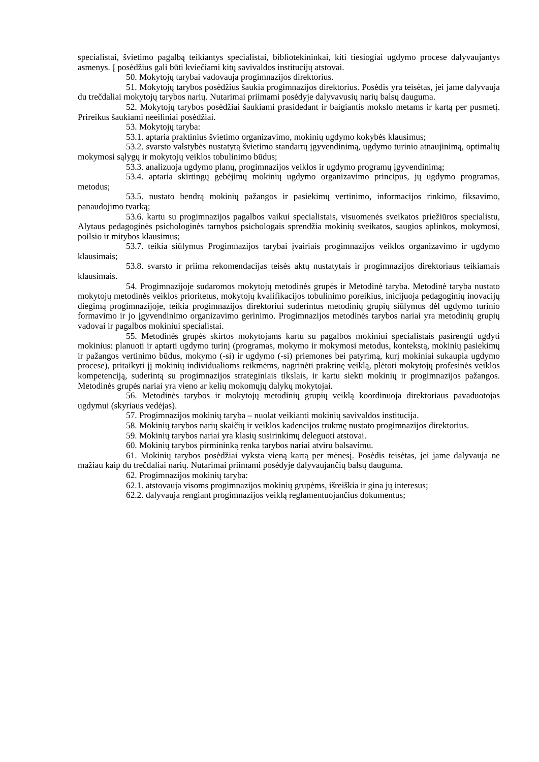specialistai, švietimo pagalbą teikiantys specialistai, bibliotekininkai, kiti tiesiogiai ugdymo procese dalyvaujantys asmenys. Į posėdžius gali būti kviečiami kitų savivaldos institucijų atstovai.
50. Mokytojų tarybai vadovauja progimnazijos direktorius.
51. Mokytojų tarybos posėdžius šaukia progimnazijos direktorius. Posėdis yra teisėtas, jei jame dalyvauja du trečdaliai mokytojų tarybos narių. Nutarimai priimami posėdyje dalyvavusių narių balsų dauguma.
52. Mokytojų tarybos posėdžiai šaukiami prasidedant ir baigiantis mokslo metams ir kartą per pusmetį. Prireikus šaukiami neeiliniai posėdžiai.
53. Mokytojų taryba:
53.1. aptaria praktinius švietimo organizavimo, mokinių ugdymo kokybės klausimus;
53.2. svarsto valstybės nustatytą švietimo standartų įgyvendinimą, ugdymo turinio atnaujinimą, optimalių mokymosi sąlygų ir mokytojų veiklos tobulinimo būdus;
53.3. analizuoja ugdymo planų, progimnazijos veiklos ir ugdymo programų įgyvendinimą;
53.4. aptaria skirtingų gebėjimų mokinių ugdymo organizavimo principus, jų ugdymo programas, metodus;
53.5. nustato bendrą mokinių pažangos ir pasiekimų vertinimo, informacijos rinkimo, fiksavimo, panaudojimo tvarką;
53.6. kartu su progimnazijos pagalbos vaikui specialistais, visuomenės sveikatos priežiūros specialistu, Alytaus pedagoginės psichologinės tarnybos psichologais sprendžia mokinių sveikatos, saugios aplinkos, mokymosi, poilsio ir mitybos klausimus;
53.7. teikia siūlymus Progimnazijos tarybai įvairiais progimnazijos veiklos organizavimo ir ugdymo klausimais;
53.8. svarsto ir priima rekomendacijas teisės aktų nustatytais ir progimnazijos direktoriaus teikiamais klausimais.
54. Progimnazijoje sudaromos mokytojų metodinės grupės ir Metodinė taryba. Metodinė taryba nustato mokytojų metodinės veiklos prioritetus, mokytojų kvalifikacijos tobulinimo poreikius, inicijuoja pedagoginių inovacijų diegimą progimnazijoje, teikia progimnazijos direktoriui suderintus metodinių grupių siūlymus dėl ugdymo turinio formavimo ir jo įgyvendinimo organizavimo gerinimo. Progimnazijos metodinės tarybos nariai yra metodinių grupių vadovai ir pagalbos mokiniui specialistai.
55. Metodinės grupės skirtos mokytojams kartu su pagalbos mokiniui specialistais pasirengti ugdyti mokinius: planuoti ir aptarti ugdymo turinį (programas, mokymo ir mokymosi metodus, kontekstą, mokinių pasiekimų ir pažangos vertinimo būdus, mokymo (-si) ir ugdymo (-si) priemones bei patyrimą, kurį mokiniai sukaupia ugdymo procese), pritaikyti jį mokinių individualioms reikmėms, nagrinėti praktinę veiklą, plėtoti mokytojų profesinės veiklos kompetenciją, suderintą su progimnazijos strateginiais tikslais, ir kartu siekti mokinių ir progimnazijos pažangos. Metodinės grupės nariai yra vieno ar kelių mokomųjų dalykų mokytojai.
56. Metodinės tarybos ir mokytojų metodinių grupių veiklą koordinuoja direktoriaus pavaduotojas ugdymui (skyriaus vedėjas).
57. Progimnazijos mokinių taryba – nuolat veikianti mokinių savivaldos institucija.
58. Mokinių tarybos narių skaičių ir veiklos kadencijos trukmę nustato progimnazijos direktorius.
59. Mokinių tarybos nariai yra klasių susirinkimų deleguoti atstovai.
60. Mokinių tarybos pirmininką renka tarybos nariai atviru balsavimu.
61. Mokinių tarybos posėdžiai vyksta vieną kartą per mėnesį. Posėdis teisėtas, jei jame dalyvauja ne mažiau kaip du trečdaliai narių. Nutarimai priimami posėdyje dalyvaujančių balsų dauguma.
62. Progimnazijos mokinių taryba:
62.1. atstovauja visoms progimnazijos mokinių grupėms, išreiškia ir gina jų interesus;
62.2. dalyvauja rengiant progimnazijos veiklą reglamentuojančius dokumentus;